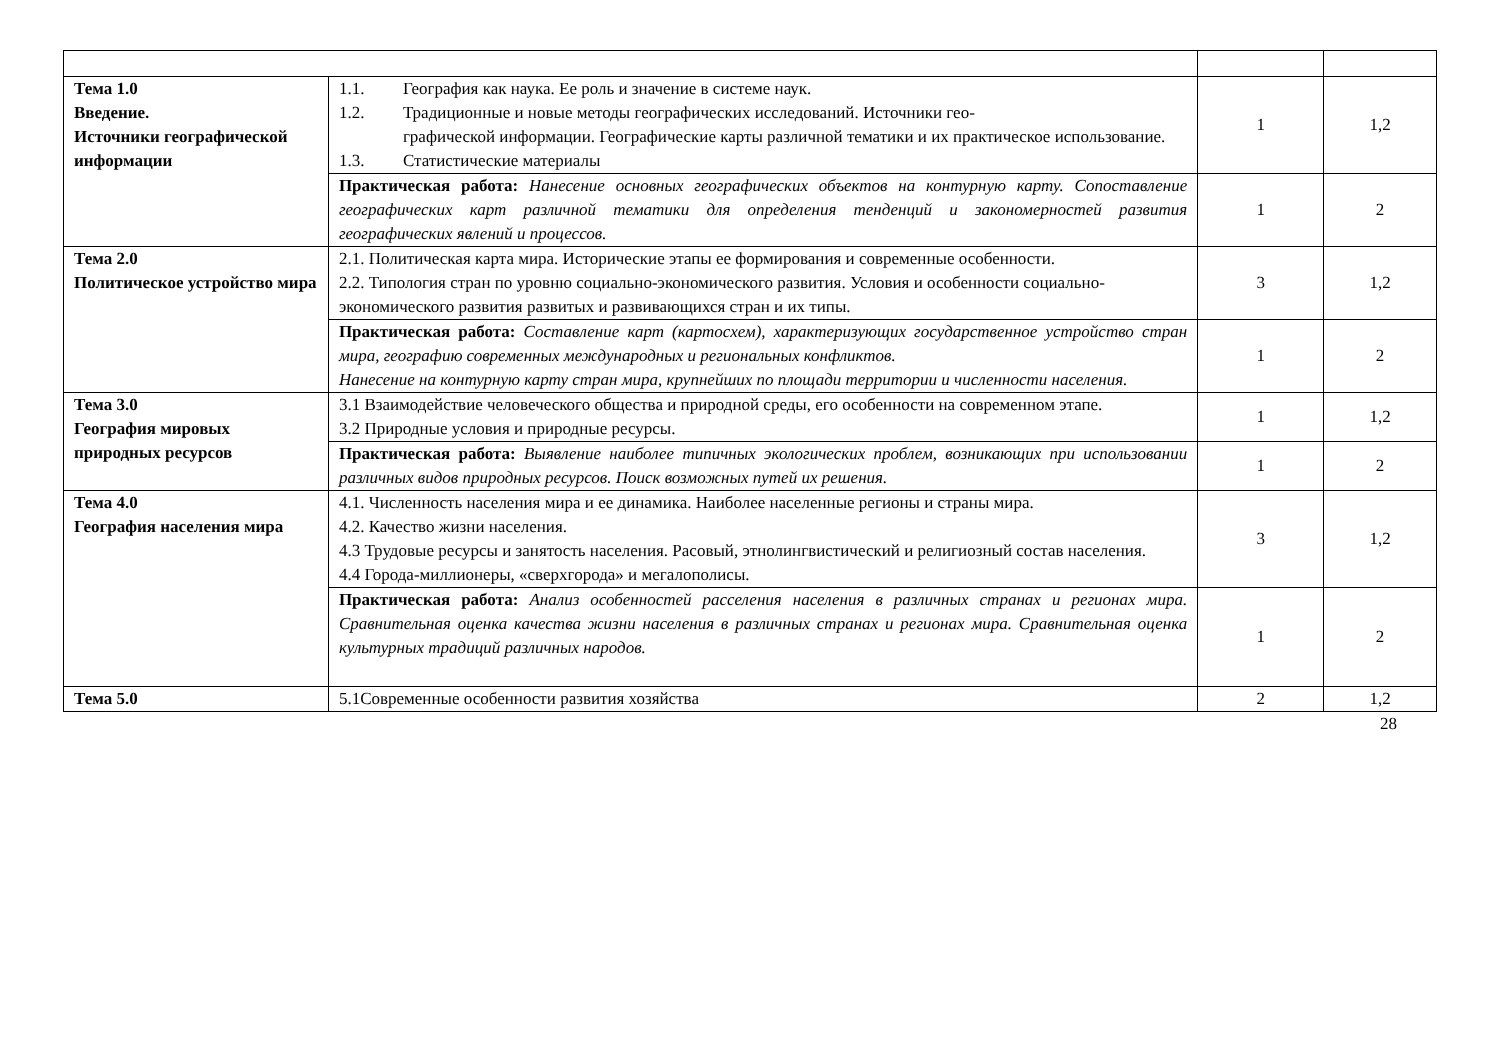| Тема 1.0 Введение. Источники географической информации | 1.1. География как наука. Ее роль и значение в системе наук. 1.2. Традиционные и новые методы географических исследований. Источники гео- графической информации. Географические карты различной тематики и их практическое использование. 1.3. Статистические материалы | 1 | 1,2 |
| | Практическая работа: Нанесение основных географических объектов на контурную карту. Сопоставление географических карт различной тематики для определения тенденций и закономерностей развития географических явлений и процессов. | 1 | 2 |
| Тема 2.0 Политическое устройство мира | 2.1. Политическая карта мира. Исторические этапы ее формирования и современные особенности. 2.2. Типология стран по уровню социально-экономического развития. Условия и особенности социально-экономического развития развитых и развивающихся стран и их типы. | 3 | 1,2 |
| | Практическая работа: Составление карт (картосхем), характеризующих государственное устройство стран мира, географию современных международных и региональных конфликтов. Нанесение на контурную карту стран мира, крупнейших по площади территории и численности населения. | 1 | 2 |
| Тема 3.0 География мировых природных ресурсов | 3.1 Взаимодействие человеческого общества и природной среды, его особенности на современном этапе. 3.2 Природные условия и природные ресурсы. | 1 | 1,2 |
| | Практическая работа: Выявление наиболее типичных экологических проблем, возникающих при использовании различных видов природных ресурсов. Поиск возможных путей их решения. | 1 | 2 |
| Тема 4.0 География населения мира | 4.1. Численность населения мира и ее динамика. Наиболее населенные регионы и страны мира. 4.2. Качество жизни населения. 4.3 Трудовые ресурсы и занятость населения. Расовый, этнолингвистический и религиозный состав населения. 4.4 Города-миллионеры, «сверхгорода» и мегалополисы. | 3 | 1,2 |
| | Практическая работа: Анализ особенностей расселения населения в различных странах и регионах мира. Сравнительная оценка качества жизни населения в различных странах и регионах мира. Сравнительная оценка культурных традиций различных народов. | 1 | 2 |
| Тема 5.0 | 5.1Современные особенности развития хозяйства | 2 | 1,2 |
28